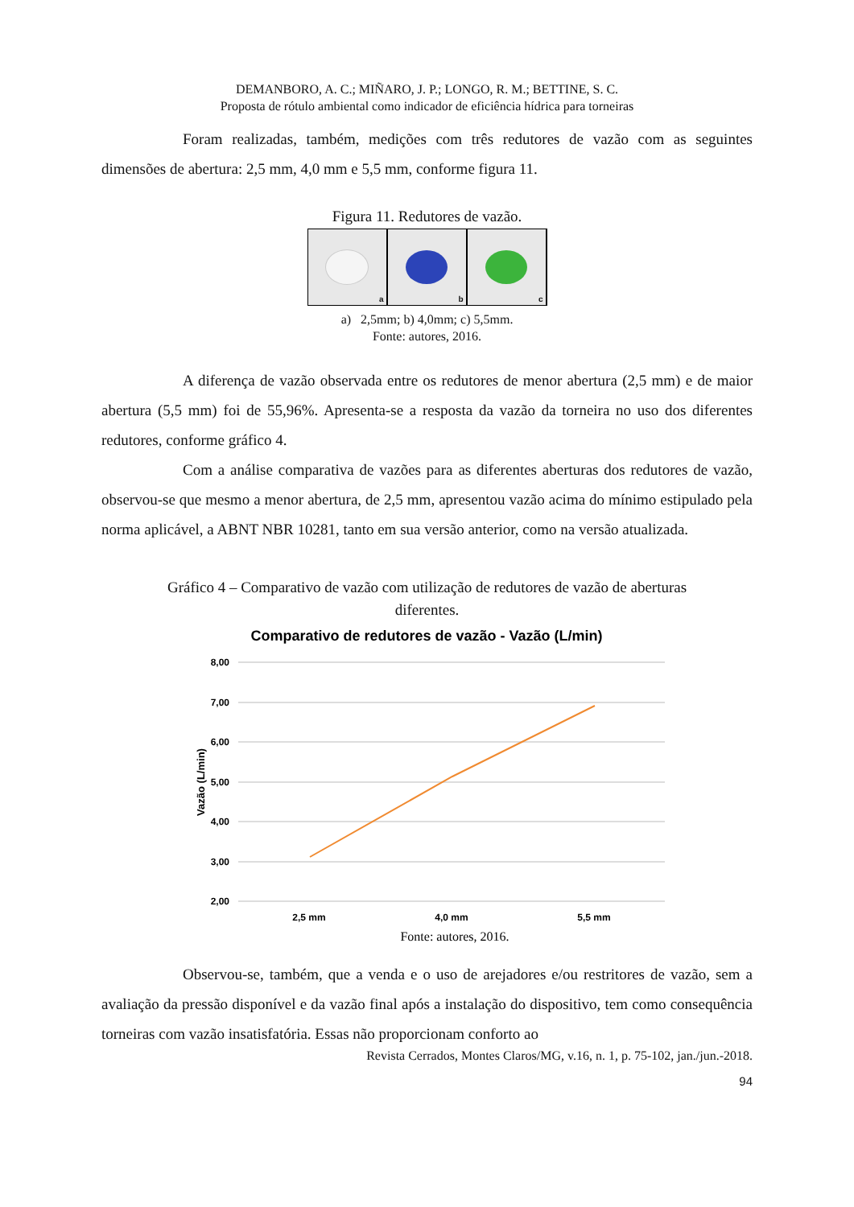DEMANBORO, A. C.; MIÑARO, J. P.; LONGO, R. M.; BETTINE, S. C.
Proposta de rótulo ambiental como indicador de eficiência hídrica para torneiras
Foram realizadas, também, medições com três redutores de vazão com as seguintes dimensões de abertura: 2,5 mm, 4,0 mm e 5,5 mm, conforme figura 11.
Figura 11. Redutores de vazão.
a b c
a) 2,5mm; b) 4,0mm; c) 5,5mm.
Fonte: autores, 2016.
A diferença de vazão observada entre os redutores de menor abertura (2,5 mm) e de maior abertura (5,5 mm) foi de 55,96%. Apresenta-se a resposta da vazão da torneira no uso dos diferentes redutores, conforme gráfico 4.
Com a análise comparativa de vazões para as diferentes aberturas dos redutores de vazão, observou-se que mesmo a menor abertura, de 2,5 mm, apresentou vazão acima do mínimo estipulado pela norma aplicável, a ABNT NBR 10281, tanto em sua versão anterior, como na versão atualizada.
Gráfico 4 – Comparativo de vazão com utilização de redutores de vazão de aberturas
diferentes.
Comparativo de redutores de vazão - Vazão (L/min)
8,00
7,00
6,00
5,00
4,00
3,00
2,00
Vazão (L/min)
2,5 mm
4,0 mm
5,5 mm
Fonte: autores, 2016.
Observou-se, também, que a venda e o uso de arejadores e/ou restritores de vazão, sem a avaliação da pressão disponível e da vazão final após a instalação do dispositivo, tem como consequência torneiras com vazão insatisfatória. Essas não proporcionam conforto ao
Revista Cerrados, Montes Claros/MG, v.16, n. 1, p. 75-102, jan./jun.-2018.
94